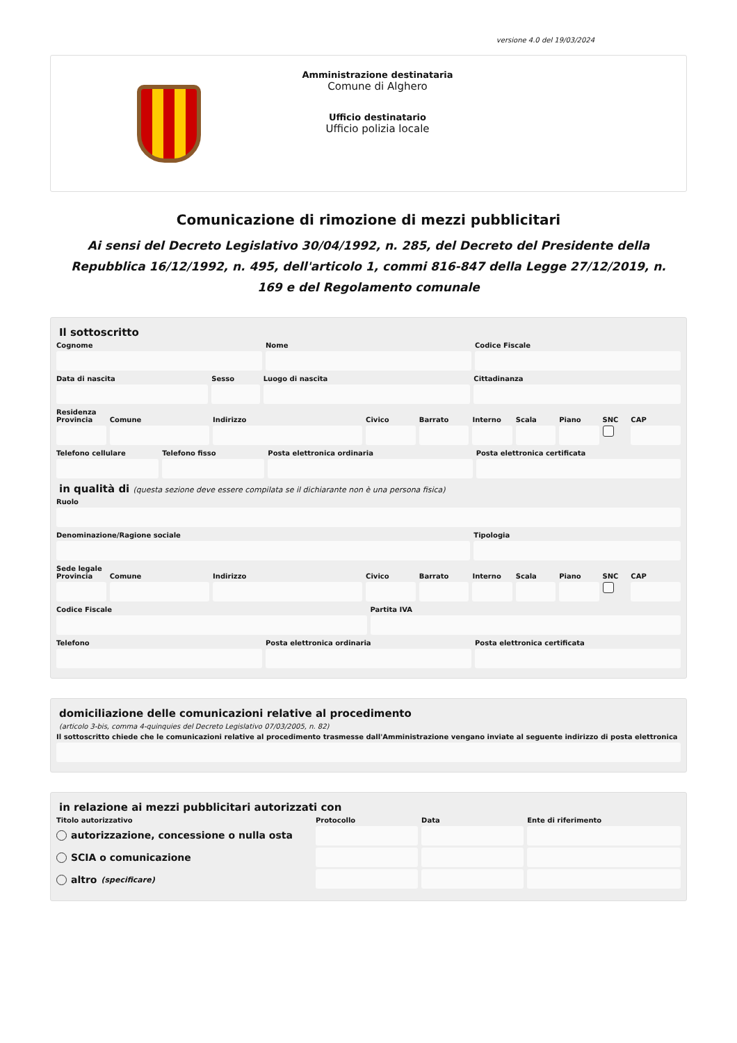versione 4.0 del 19/03/2024
Amministrazione destinataria
Comune di Alghero
Ufficio destinatario
Ufficio polizia locale
Comunicazione di rimozione di mezzi pubblicitari
Ai sensi del Decreto Legislativo 30/04/1992, n. 285, del Decreto del Presidente della Repubblica 16/12/1992, n. 495, dell'articolo 1, commi 816-847 della Legge 27/12/2019, n. 169 e del Regolamento comunale
Il sottoscritto
Cognome Nome Codice Fiscale
Data di nascita Sesso Luogo di nascita Cittadinanza
Residenza
Provincia Comune Indirizzo Civico Barrato Interno Scala Piano SNC CAP
Telefono cellulare Telefono fisso Posta elettronica ordinaria Posta elettronica certificata
in qualità di (questa sezione deve essere compilata se il dichiarante non è una persona fisica)
Ruolo
Denominazione/Ragione sociale Tipologia
Sede legale
Provincia Comune Indirizzo Civico Barrato Interno Scala Piano SNC CAP
Codice Fiscale Partita IVA
Telefono Posta elettronica ordinaria Posta elettronica certificata
domiciliazione delle comunicazioni relative al procedimento
(articolo 3-bis, comma 4-quinquies del Decreto Legislativo 07/03/2005, n. 82)
Il sottoscritto chiede che le comunicazioni relative al procedimento trasmesse dall'Amministrazione vengano inviate al seguente indirizzo di posta elettronica
in relazione ai mezzi pubblicitari autorizzati con
Titolo autorizzativo
autorizzazione, concessione o nulla osta
SCIA o comunicazione
altro (specificare)
Protocollo Data Ente di riferimento